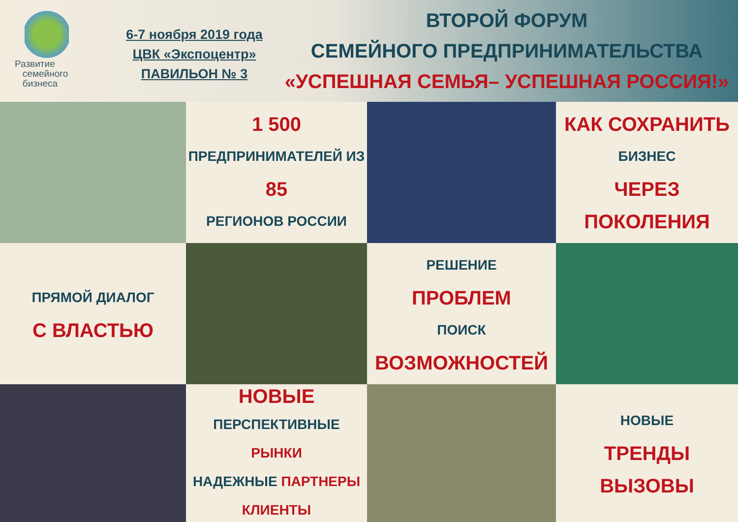Развитие
семейного
бизнеса
6-7 ноября 2019 года
ЦВК «Экспоцентр»
ПАВИЛЬОН № 3
ВТОРОЙ ФОРУМ
СЕМЕЙНОГО ПРЕДПРИНИМАТЕЛЬСТВА
«УСПЕШНАЯ СЕМЬЯ– УСПЕШНАЯ РОССИЯ!»
1 500
ПРЕДПРИНИМАТЕЛЕЙ ИЗ
85
РЕГИОНОВ РОССИИ
КАК СОХРАНИТЬ
БИЗНЕС
ЧЕРЕЗ ПОКОЛЕНИЯ
ПРЯМОЙ ДИАЛОГ
С ВЛАСТЬЮ
РЕШЕНИЕ
ПРОБЛЕМ
ПОИСК
ВОЗМОЖНОСТЕЙ
НОВЫЕ
ПЕРСПЕКТИВНЫЕ РЫНКИ
НАДЕЖНЫЕ ПАРТНЕРЫ
КЛИЕНТЫ
НОВЫЕ
ТРЕНДЫ
ВЫЗОВЫ